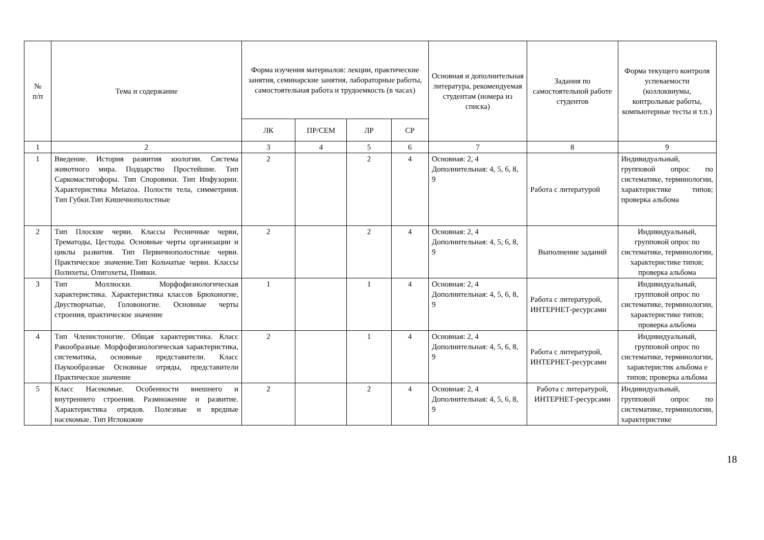| № п/п | Тема и содержание | Форма изучения материалов: лекции, практические занятия, семинарские занятия, лабораторные работы, самостоятельная работа и трудоемкость (в часах) | | | | Основная и дополнительная литература, рекомендуемая студентам (номера из списка) | Задания по самостоятельной работе студентов | Форма текущего контроля успеваемости (коллоквиумы, контрольные работы, компьютерные тесты и т.п.) |
| --- | --- | --- | --- | --- | --- | --- | --- | --- |
| | | ЛК | ПР/СЕМ | ЛР | СР | | | |
| 1 | 2 | 3 | 4 | 5 | 6 | 7 | 8 | 9 |
| 1 | Введение. История развития зоологии. Система животного мира. Подцарство Простейшие. Тип Саркомастигофоры. Тип Споровики. Тип Инфузории. Характеристика Metazoa. Полости тела, симметриия. Тип Губки.Тип Кишечнополостные | 2 | | 2 | 4 | Основная: 2, 4 Дополнительная: 4, 5, 6, 8, 9 | Работа с литературой | Индивидуальный, групповой опрос по систематике, терминологии, характеристике типов; проверка альбома |
| 2 | Тип Плоские черви. Классы Ресничные черви, Трематоды, Цестоды. Основные черты организации и циклы развития. Тип Первичнополостные черви. Практическое значение.Тип Кольчатые черви. Классы Полихеты, Олигохеты, Пиявки. | 2 | | 2 | 4 | Основная: 2, 4 Дополнительная: 4, 5, 6, 8, 9 | Выполнение заданий | Индивидуальный, групповой опрос по систематике, терминологии, характеристике типов; проверка альбома |
| 3 | Тип Моллюски. Морфофизиологическая характеристика. Характеристика классов Брюхоногие, Двустворчатые, Головоногие. Основные черты строения, практическое значение | 1 | | 1 | 4 | Основная: 2, 4 Дополнительная: 4, 5, 6, 8, 9 | Работа с литературой, ИНТЕРНЕТ-ресурсами | Индивидуальный, групповой опрос по систематике, терминологии, характеристике типов; проверка альбома |
| 4 | Тип Членистоногие. Общая характеристика. Класс Ракообразные. Морфофизиологическая характеристика, систематика, основные представители. Класс Паукообразные Основные отряды, представители Практическое значение | 2 | | 1 | 4 | Основная: 2, 4 Дополнительная: 4, 5, 6, 8, 9 | Работа с литературой, ИНТЕРНЕТ-ресурсами | Индивидуальный, групповой опрос по систематике, терминологии, характеристик альбома е типов; проверка альбома |
| 5 | Класс Насекомые. Особенности внешнего и внутреннего строения. Размножение и развитие. Характеристика отрядов. Полезные и вредные насекомые. Тип Иглокожие | 2 | | 2 | 4 | Основная: 2, 4 Дополнительная: 4, 5, 6, 8, 9 | Работа с литературой, ИНТЕРНЕТ-ресурсами | Индивидуальный, групповой опрос по систематике, терминологии, характеристике |
18